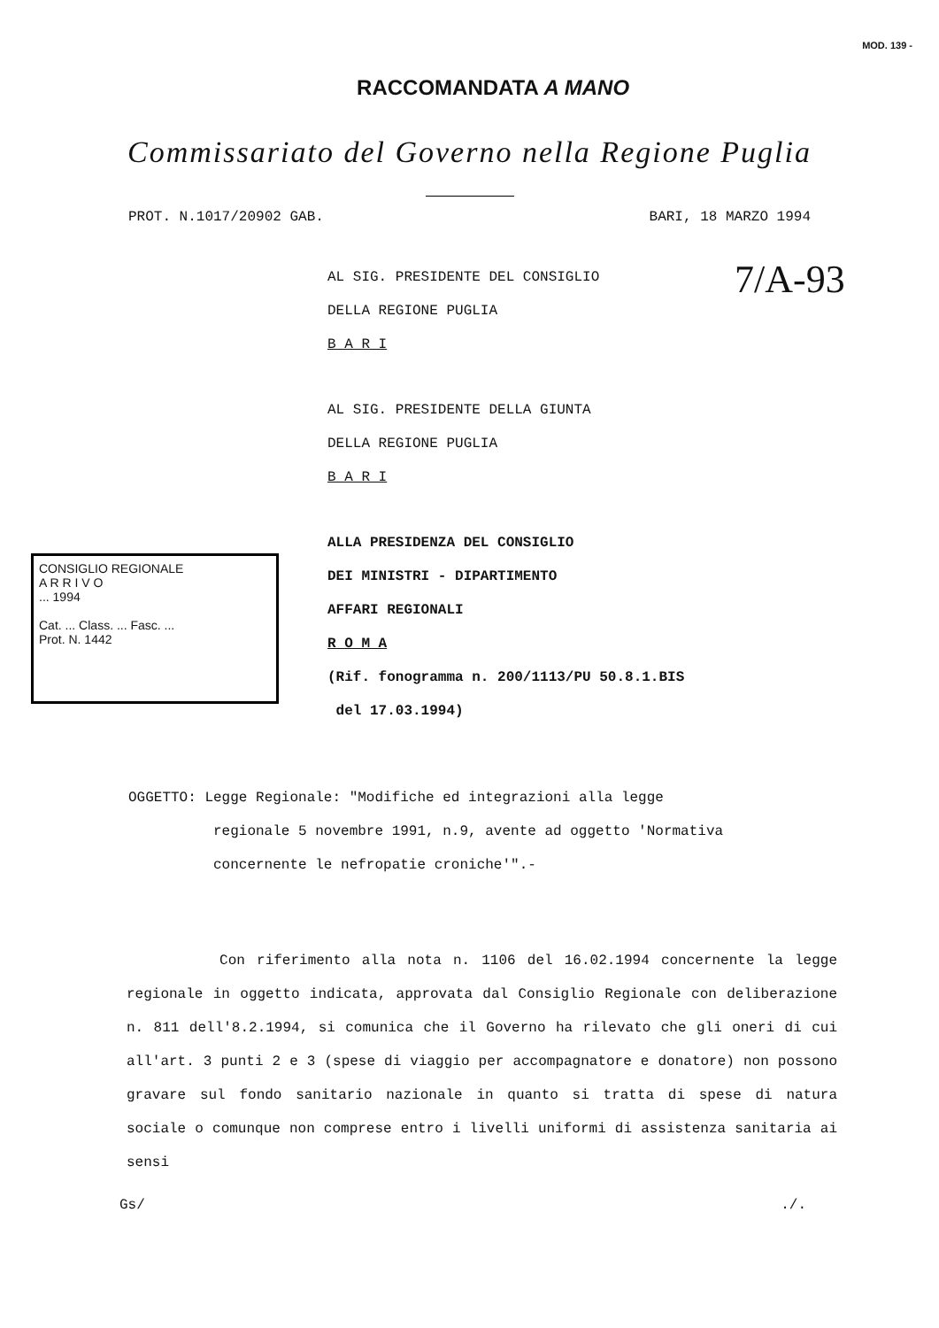RACCOMANDATA A MANO
MOD. 139 -
Commissariato del Governo nella Regione Puglia
PROT. N.1017/20902 GAB. BARI, 18 MARZO 1994
7/A-93
AL SIG. PRESIDENTE DEL CONSIGLIO
DELLA REGIONE PUGLIA
B A R I
AL SIG. PRESIDENTE DELLA GIUNTA
DELLA REGIONE PUGLIA
B A R I
ALLA PRESIDENZA DEL CONSIGLIO
DEI MINISTRI - DIPARTIMENTO
AFFARI REGIONALI
R O M A
(Rif. fonogramma n. 200/1113/PU 50.8.1.BIS
del 17.03.1994)
CONSIGLIO REGIONALE
A R R I V O
... 1994
Cat. ... Class. ... Fasc. ...
Prot. N. 1442
OGGETTO: Legge Regionale: "Modifiche ed integrazioni alla legge
regionale 5 novembre 1991, n.9, avente ad oggetto 'Normativa
concernente le nefropatie croniche'".-
Con riferimento alla nota n. 1106 del 16.02.1994 concernente la legge regionale in oggetto indicata, approvata dal Consiglio Regionale con deliberazione n. 811 dell'8.2.1994, si comunica che il Governo ha rilevato che gli oneri di cui all'art. 3 punti 2 e 3 (spese di viaggio per accompagnatore e donatore) non possono gravare sul fondo sanitario nazionale in quanto si tratta di spese di natura sociale o comunque non comprese entro i livelli uniformi di assistenza sanitaria ai sensi
Gs/./.